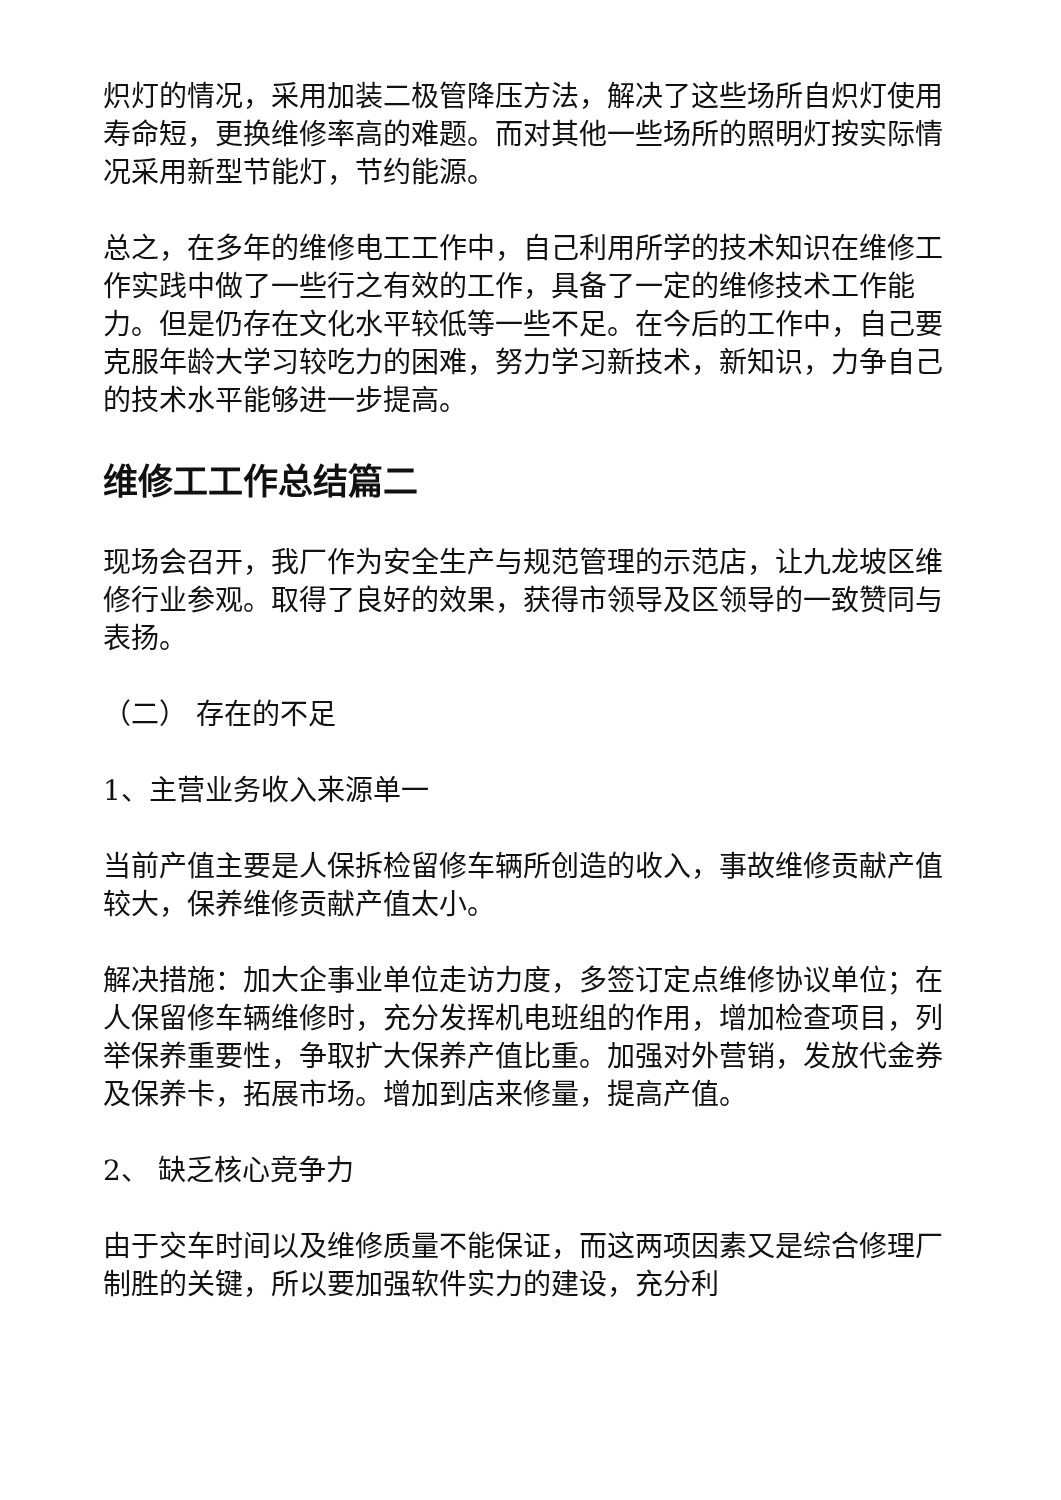炽灯的情况，采用加装二极管降压方法，解决了这些场所自炽灯使用寿命短，更换维修率高的难题。而对其他一些场所的照明灯按实际情况采用新型节能灯，节约能源。
总之，在多年的维修电工工作中，自己利用所学的技术知识在维修工作实践中做了一些行之有效的工作，具备了一定的维修技术工作能力。但是仍存在文化水平较低等一些不足。在今后的工作中，自己要克服年龄大学习较吃力的困难，努力学习新技术，新知识，力争自己的技术水平能够进一步提高。
维修工工作总结篇二
现场会召开，我厂作为安全生产与规范管理的示范店，让九龙坡区维修行业参观。取得了良好的效果，获得市领导及区领导的一致赞同与表扬。
（二） 存在的不足
1、主营业务收入来源单一
当前产值主要是人保拆检留修车辆所创造的收入，事故维修贡献产值较大，保养维修贡献产值太小。
解决措施：加大企事业单位走访力度，多签订定点维修协议单位；在人保留修车辆维修时，充分发挥机电班组的作用，增加检查项目，列举保养重要性，争取扩大保养产值比重。加强对外营销，发放代金券及保养卡，拓展市场。增加到店来修量，提高产值。
2、 缺乏核心竞争力
由于交车时间以及维修质量不能保证，而这两项因素又是综合修理厂制胜的关键，所以要加强软件实力的建设，充分利